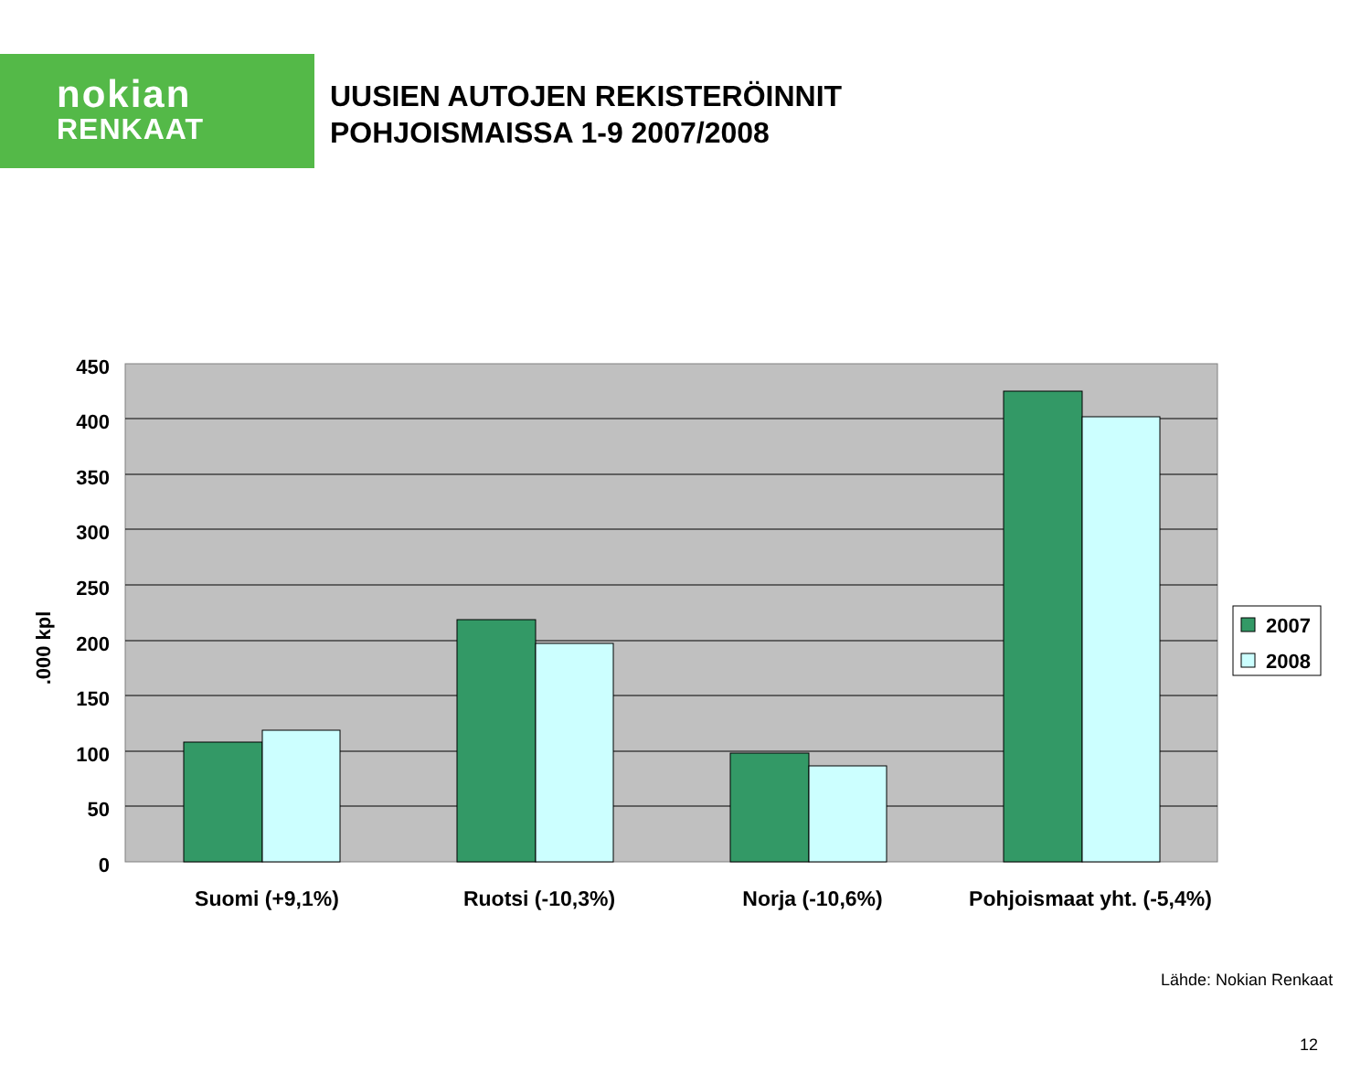nokian
RENKAAT
UUSIEN AUTOJEN REKISTERÖINNIT
POHJOISMAISSA 1-9 2007/2008
450
400
350
300
250
200
150
100
50
0
.000 kpl
Suomi (+9,1%)
Ruotsi (-10,3%)
Norja (-10,6%)
Pohjoismaat yht. (-5,4%)
2007
2008
Lähde: Nokian Renkaat
12